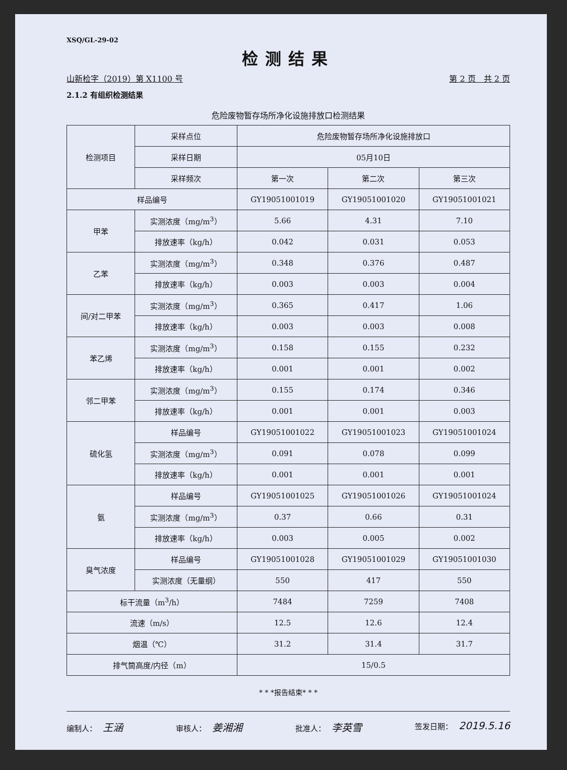XSQ/GL-29-02
检测结果
山新检字（2019）第 X1100 号 第 2 页　共 2 页
2.1.2 有组织检测结果
危险废物暂存场所净化设施排放口检测结果
| 检测项目 | 采样点位 | 危险废物暂存场所净化设施排放口 | | |
| | 采样日期 | 05月10日 | | |
| | 采样频次 | 第一次 | 第二次 | 第三次 |
| 样品编号 | | GY19051001019 | GY19051001020 | GY19051001021 |
| 甲苯 | 实测浓度（mg/m<sup>3</sup>） | 5.66 | 4.31 | 7.10 |
| | 排放速率（kg/h） | 0.042 | 0.031 | 0.053 |
| 乙苯 | 实测浓度（mg/m<sup>3</sup>） | 0.348 | 0.376 | 0.487 |
| | 排放速率（kg/h） | 0.003 | 0.003 | 0.004 |
| 间/对二甲苯 | 实测浓度（mg/m<sup>3</sup>） | 0.365 | 0.417 | 1.06 |
| | 排放速率（kg/h） | 0.003 | 0.003 | 0.008 |
| 苯乙烯 | 实测浓度（mg/m<sup>3</sup>） | 0.158 | 0.155 | 0.232 |
| | 排放速率（kg/h） | 0.001 | 0.001 | 0.002 |
| 邻二甲苯 | 实测浓度（mg/m<sup>3</sup>） | 0.155 | 0.174 | 0.346 |
| | 排放速率（kg/h） | 0.001 | 0.001 | 0.003 |
| 硫化氢 | 样品编号 | GY19051001022 | GY19051001023 | GY19051001024 |
| | 实测浓度（mg/m<sup>3</sup>） | 0.091 | 0.078 | 0.099 |
| | 排放速率（kg/h） | 0.001 | 0.001 | 0.001 |
| 氨 | 样品编号 | GY19051001025 | GY19051001026 | GY19051001024 |
| | 实测浓度（mg/m<sup>3</sup>） | 0.37 | 0.66 | 0.31 |
| | 排放速率（kg/h） | 0.003 | 0.005 | 0.002 |
| 臭气浓度 | 样品编号 | GY19051001028 | GY19051001029 | GY19051001030 |
| | 实测浓度（无量纲） | 550 | 417 | 550 |
| 标干流量（m<sup>3</sup>/h） | | 7484 | 7259 | 7408 |
| 流速（m/s） | | 12.5 | 12.6 | 12.4 |
| 烟温（℃） | | 31.2 | 31.4 | 31.7 |
| 排气筒高度/内径（m） | | 15/0.5 | | |
* * *报告结束* * *
编制人： 王涵 审核人： 姜湘湘 批准人： 李英雪 签发日期： 2019.5.16